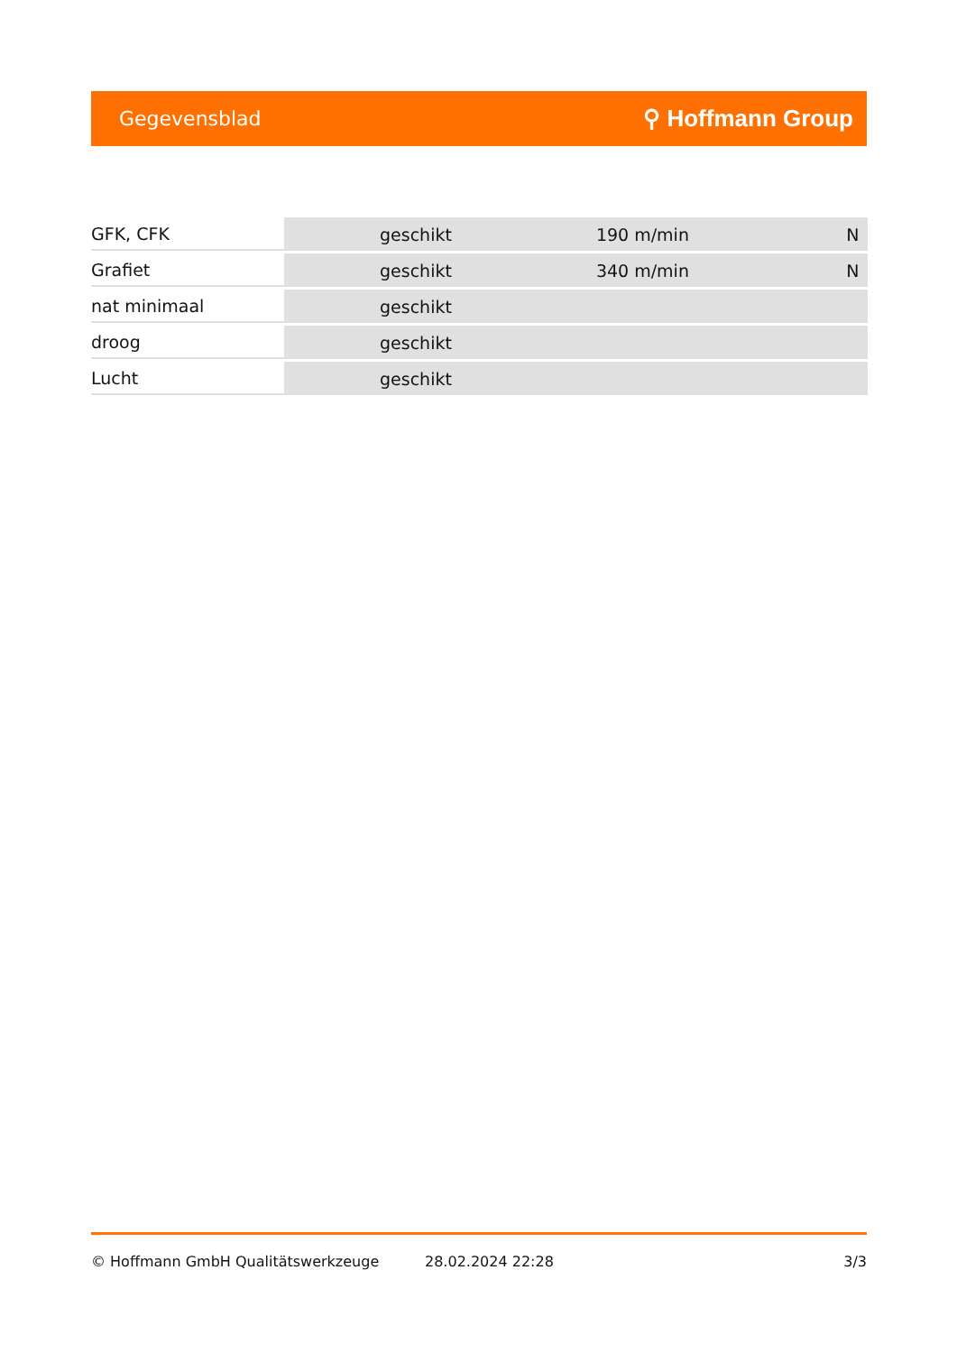Gegevensblad ⚲ Hoffmann Group
| GFK, CFK | geschikt | 190 m/min | N |
| Grafiet | geschikt | 340 m/min | N |
| nat minimaal | geschikt | | |
| droog | geschikt | | |
| Lucht | geschikt | | |
© Hoffmann GmbH Qualitätswerkzeuge 28.02.2024 22:28 3/3